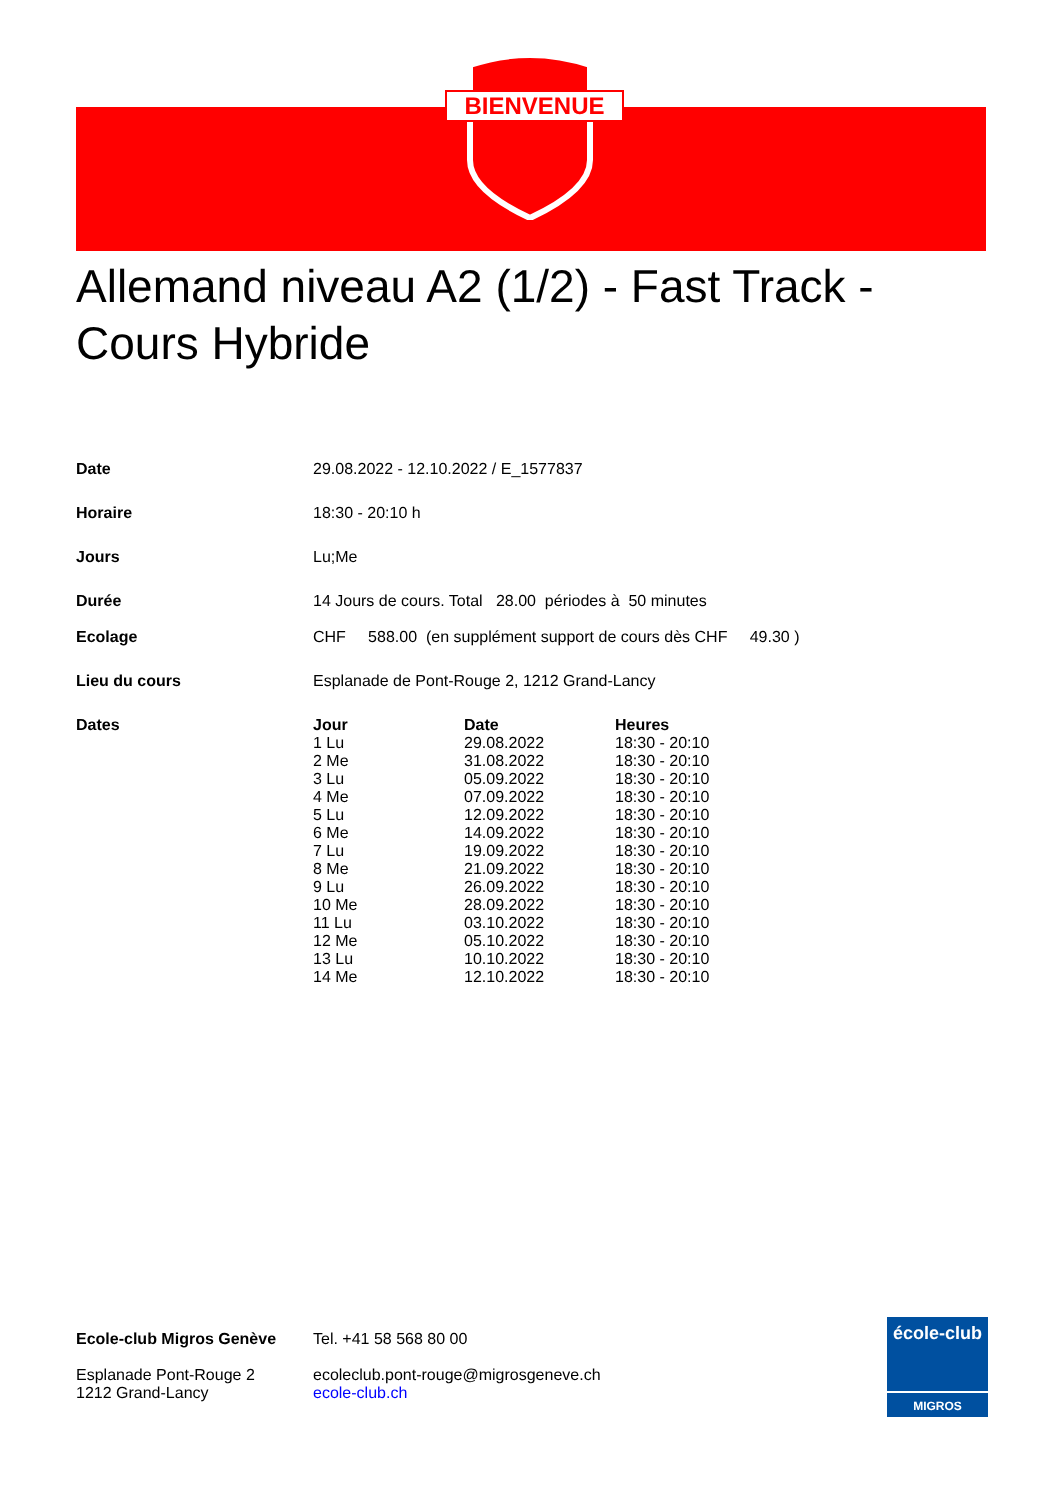BIENVENUE
Allemand niveau A2 (1/2) - Fast Track - Cours Hybride
| Date | 29.08.2022 - 12.10.2022 / E_1577837 |
| Horaire | 18:30 - 20:10 h |
| Jours | Lu;Me |
| Durée | 14 Jours de cours. Total 28.00 périodes à 50 minutes |
| Ecolage | CHF 588.00 (en supplément support de cours dès CHF 49.30 ) |
| Lieu du cours | Esplanade de Pont-Rouge 2, 1212 Grand-Lancy |
| Dates | / Jour / Date / Heures / / 1 Lu / 29.08.2022 / 18:30 - 20:10 / / 2 Me / 31.08.2022 / 18:30 - 20:10 / / 3 Lu / 05.09.2022 / 18:30 - 20:10 / / 4 Me / 07.09.2022 / 18:30 - 20:10 / / 5 Lu / 12.09.2022 / 18:30 - 20:10 / / 6 Me / 14.09.2022 / 18:30 - 20:10 / / 7 Lu / 19.09.2022 / 18:30 - 20:10 / / 8 Me / 21.09.2022 / 18:30 - 20:10 / / 9 Lu / 26.09.2022 / 18:30 - 20:10 / / 10 Me / 28.09.2022 / 18:30 - 20:10 / / 11 Lu / 03.10.2022 / 18:30 - 20:10 / / 12 Me / 05.10.2022 / 18:30 - 20:10 / / 13 Lu / 10.10.2022 / 18:30 - 20:10 / / 14 Me / 12.10.2022 / 18:30 - 20:10 / |
Ecole-club Migros Genève
Esplanade Pont-Rouge 2
1212 Grand-Lancy
Tel. +41 58 568 80 00
ecoleclub.pont-rouge@migrosgeneve.ch
ecole-club.ch
école-club
MIGROS